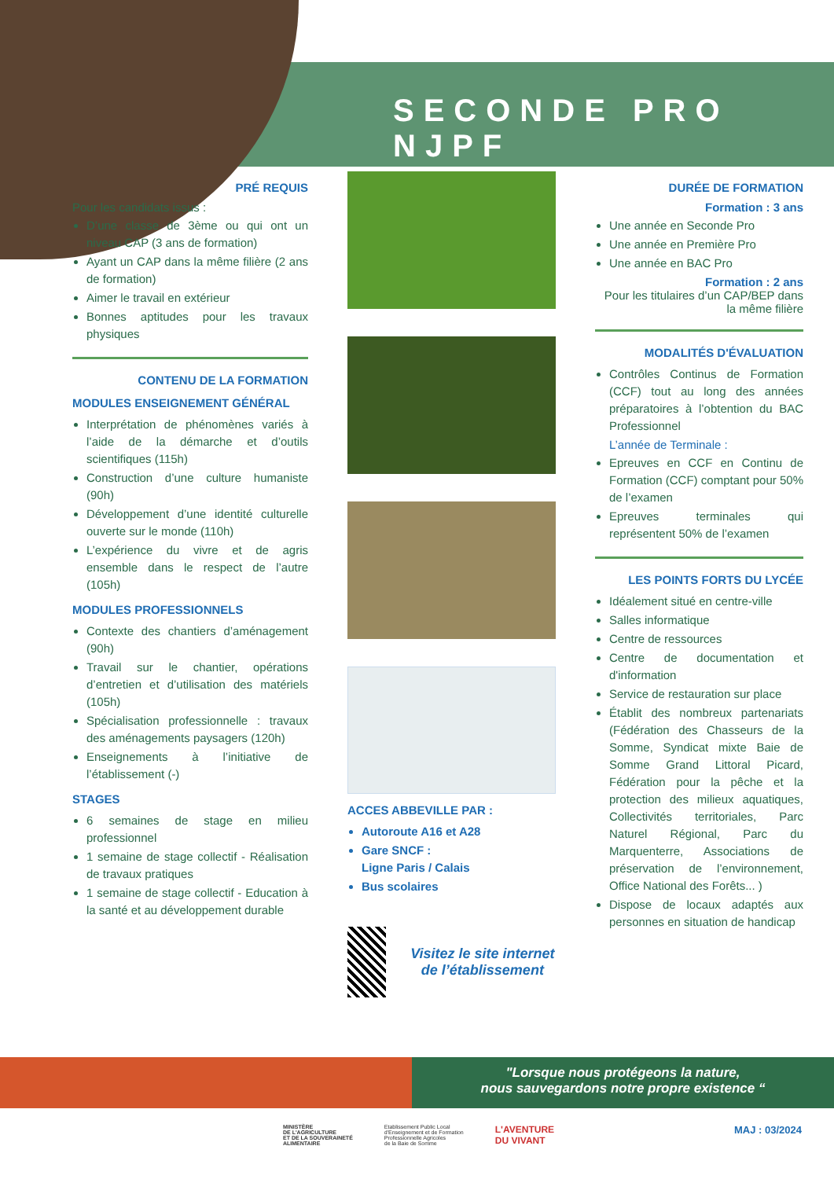SECONDE PRO NJPF
PRÉ REQUIS
Pour les candidats issus :
D’une classe de 3ème ou qui ont un niveau CAP (3 ans de formation)
Ayant un CAP dans la même filière (2 ans de formation)
Aimer le travail en extérieur
Bonnes aptitudes pour les travaux physiques
CONTENU DE LA FORMATION
MODULES ENSEIGNEMENT GÉNÉRAL
Interprétation de phénomènes variés à l’aide de la démarche et d’outils scientifiques (115h)
Construction d’une culture humaniste (90h)
Développement d’une identité culturelle ouverte sur le monde (110h)
L’expérience du vivre et de agris ensemble dans le respect de l’autre (105h)
MODULES PROFESSIONNELS
Contexte des chantiers d’aménagement (90h)
Travail sur le chantier, opérations d’entretien et d’utilisation des matériels (105h)
Spécialisation professionnelle : travaux des aménagements paysagers (120h)
Enseignements à l’initiative de l’établissement (-)
STAGES
6 semaines de stage en milieu professionnel
1 semaine de stage collectif - Réalisation de travaux pratiques
1 semaine de stage collectif - Education à la santé et au développement durable
ACCES ABBEVILLE PAR :
Autoroute A16 et A28
Gare SNCF :
Ligne Paris / Calais
Bus scolaires
Visitez le site internet de l’établissement
DURÉE DE FORMATION
Formation : 3 ans
Une année en Seconde Pro
Une année en Première Pro
Une année en BAC Pro
Formation : 2 ans
Pour les titulaires d’un CAP/BEP dans la même filière
MODALITÉS D'ÉVALUATION
Contrôles Continus de Formation (CCF) tout au long des années préparatoires à l’obtention du BAC Professionnel
L’année de Terminale :
Epreuves en CCF en Continu de Formation (CCF) comptant pour 50% de l’examen
Epreuves terminales qui représentent 50% de l’examen
LES POINTS FORTS DU LYCÉE
Idéalement situé en centre-ville
Salles informatique
Centre de ressources
Centre de documentation et d'information
Service de restauration sur place
Établit des nombreux partenariats (Fédération des Chasseurs de la Somme, Syndicat mixte Baie de Somme Grand Littoral Picard, Fédération pour la pêche et la protection des milieux aquatiques, Collectivités territoriales, Parc Naturel Régional, Parc du Marquenterre, Associations de préservation de l’environnement, Office National des Forêts... )
Dispose de locaux adaptés aux personnes en situation de handicap
"Lorsque nous protégeons la nature,
nous sauvegardons notre propre existence “
MINISTÈRE
DE L'AGRICULTURE
ET DE LA SOUVERAINETÉ
ALIMENTAIRE
Etablissement Public Local
d'Enseignement et de Formation
Professionnelle Agricoles
de la Baie de Somme
L'AVENTURE
DU VIVANT
MAJ : 03/2024